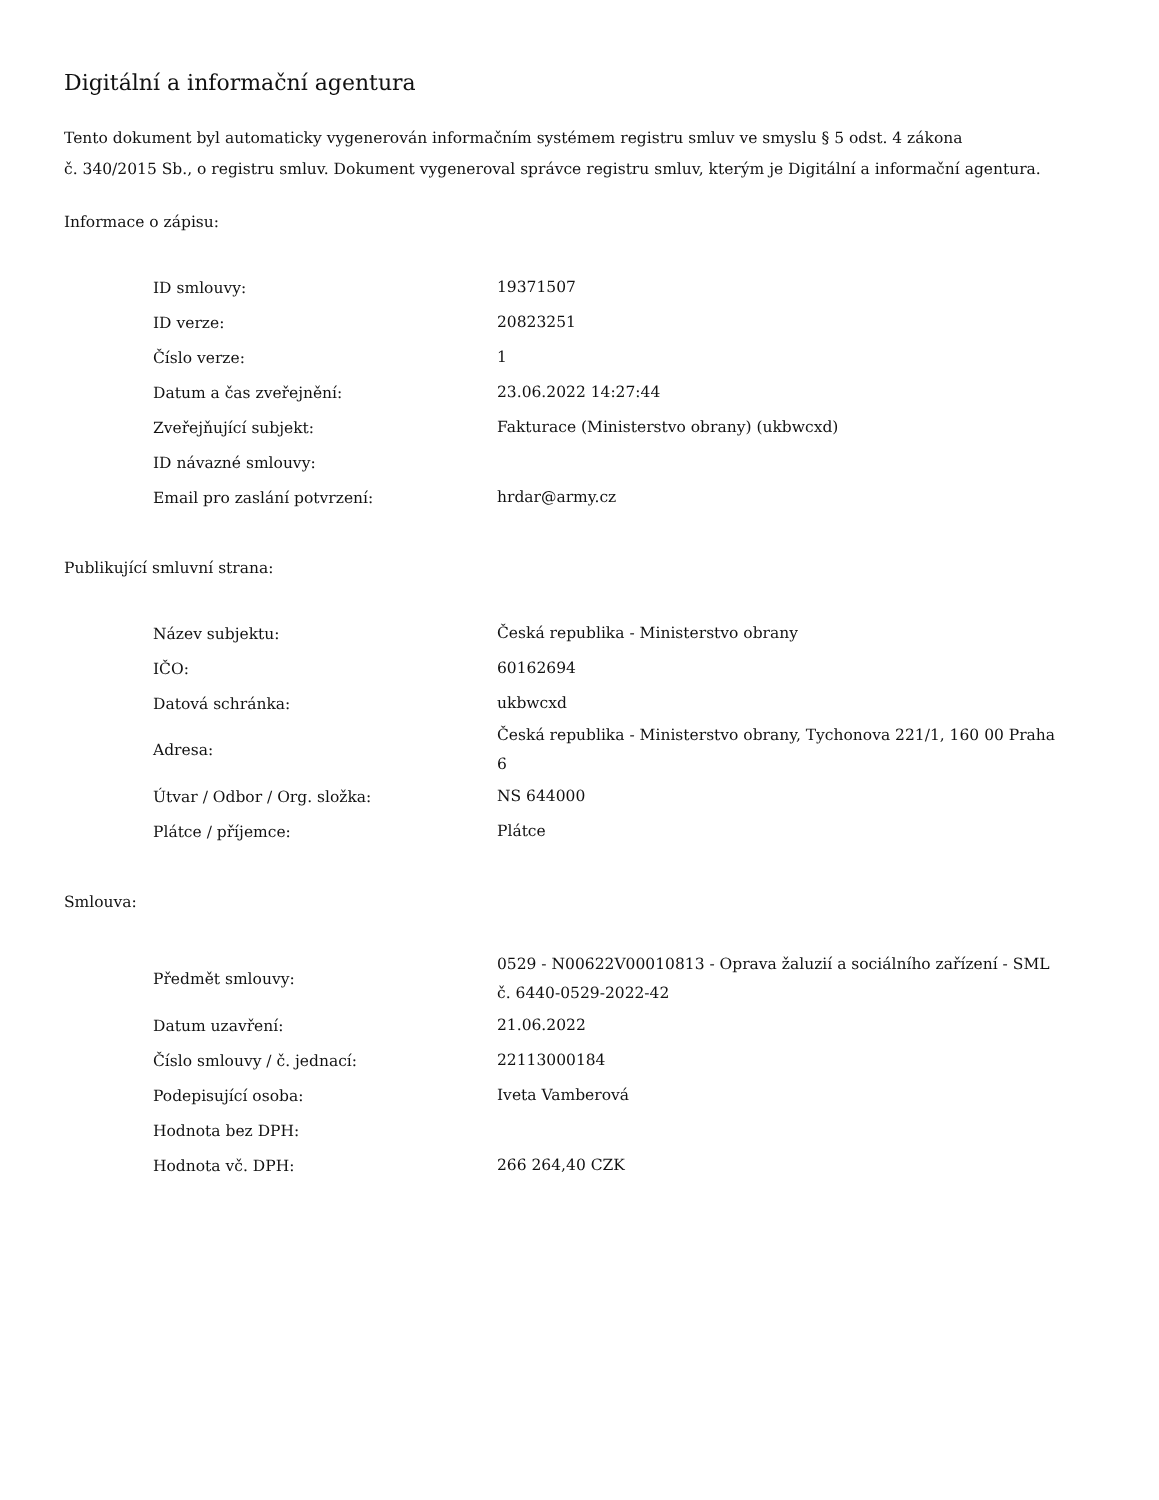Digitální a informační agentura
Tento dokument byl automaticky vygenerován informačním systémem registru smluv ve smyslu § 5 odst. 4 zákona
č. 340/2015 Sb., o registru smluv. Dokument vygeneroval správce registru smluv, kterým je Digitální a informační agentura.
Informace o zápisu:
| ID smlouvy: | 19371507 |
| ID verze: | 20823251 |
| Číslo verze: | 1 |
| Datum a čas zveřejnění: | 23.06.2022 14:27:44 |
| Zveřejňující subjekt: | Fakturace (Ministerstvo obrany) (ukbwcxd) |
| ID návazné smlouvy: | |
| Email pro zaslání potvrzení: | hrdar@army.cz |
Publikující smluvní strana:
| Název subjektu: | Česká republika - Ministerstvo obrany |
| IČO: | 60162694 |
| Datová schránka: | ukbwcxd |
| Adresa: | Česká republika - Ministerstvo obrany, Tychonova 221/1, 160 00 Praha 6 |
| Útvar / Odbor / Org. složka: | NS 644000 |
| Plátce / příjemce: | Plátce |
Smlouva:
| Předmět smlouvy: | 0529 - N00622V00010813 - Oprava žaluzií a sociálního zařízení - SML č. 6440-0529-2022-42 |
| Datum uzavření: | 21.06.2022 |
| Číslo smlouvy / č. jednací: | 22113000184 |
| Podepisující osoba: | Iveta Vamberová |
| Hodnota bez DPH: | |
| Hodnota vč. DPH: | 266 264,40 CZK |